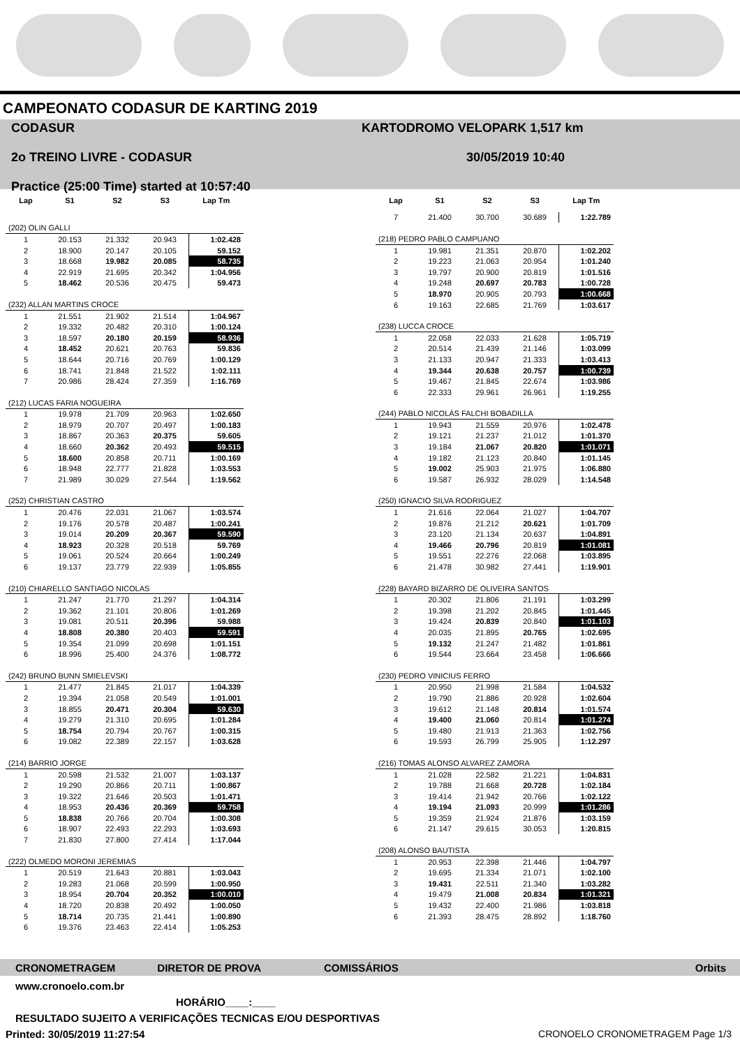CAMPEONATO CODASUR DE KARTING 2019
CODASUR
2o TREINO LIVRE - CODASUR
Practice (25:00 Time) started at 10:57:40
KARTODROMO VELOPARK 1,517 km
30/05/2019 10:40
| Lap | S1 | S2 | S3 | Lap Tm |
| --- | --- | --- | --- | --- |
| (202) OLIN GALLI | | | | |
| 1 | 20.153 | 21.332 | 20.943 | 1:02.428 |
| 2 | 18.900 | 20.147 | 20.105 | 59.152 |
| 3 | 18.668 | 19.982 | 20.085 | 58.735 |
| 4 | 22.919 | 21.695 | 20.342 | 1:04.956 |
| 5 | 18.462 | 20.536 | 20.475 | 59.473 |
| (232) ALLAN MARTINS CROCE | | | | |
| 1 | 21.551 | 21.902 | 21.514 | 1:04.967 |
| 2 | 19.332 | 20.482 | 20.310 | 1:00.124 |
| 3 | 18.597 | 20.180 | 20.159 | 58.936 |
| 4 | 18.452 | 20.621 | 20.763 | 59.836 |
| 5 | 18.644 | 20.716 | 20.769 | 1:00.129 |
| 6 | 18.741 | 21.848 | 21.522 | 1:02.111 |
| 7 | 20.986 | 28.424 | 27.359 | 1:16.769 |
| (212) LUCAS FARIA NOGUEIRA | | | | |
| 1 | 19.978 | 21.709 | 20.963 | 1:02.650 |
| 2 | 18.979 | 20.707 | 20.497 | 1:00.183 |
| 3 | 18.867 | 20.363 | 20.375 | 59.605 |
| 4 | 18.660 | 20.362 | 20.493 | 59.515 |
| 5 | 18.600 | 20.858 | 20.711 | 1:00.169 |
| 6 | 18.948 | 22.777 | 21.828 | 1:03.553 |
| 7 | 21.989 | 30.029 | 27.544 | 1:19.562 |
| (252) CHRISTIAN CASTRO | | | | |
| 1 | 20.476 | 22.031 | 21.067 | 1:03.574 |
| 2 | 19.176 | 20.578 | 20.487 | 1:00.241 |
| 3 | 19.014 | 20.209 | 20.367 | 59.590 |
| 4 | 18.923 | 20.328 | 20.518 | 59.769 |
| 5 | 19.061 | 20.524 | 20.664 | 1:00.249 |
| 6 | 19.137 | 23.779 | 22.939 | 1:05.855 |
| (210) CHIARELLO SANTIAGO NICOLAS | | | | |
| 1 | 21.247 | 21.770 | 21.297 | 1:04.314 |
| 2 | 19.362 | 21.101 | 20.806 | 1:01.269 |
| 3 | 19.081 | 20.511 | 20.396 | 59.988 |
| 4 | 18.808 | 20.380 | 20.403 | 59.591 |
| 5 | 19.354 | 21.099 | 20.698 | 1:01.151 |
| 6 | 18.996 | 25.400 | 24.376 | 1:08.772 |
| (242) BRUNO BUNN SMIELEVSKI | | | | |
| 1 | 21.477 | 21.845 | 21.017 | 1:04.339 |
| 2 | 19.394 | 21.058 | 20.549 | 1:01.001 |
| 3 | 18.855 | 20.471 | 20.304 | 59.630 |
| 4 | 19.279 | 21.310 | 20.695 | 1:01.284 |
| 5 | 18.754 | 20.794 | 20.767 | 1:00.315 |
| 6 | 19.082 | 22.389 | 22.157 | 1:03.628 |
| (214) BARRIO JORGE | | | | |
| 1 | 20.598 | 21.532 | 21.007 | 1:03.137 |
| 2 | 19.290 | 20.866 | 20.711 | 1:00.867 |
| 3 | 19.322 | 21.646 | 20.503 | 1:01.471 |
| 4 | 18.953 | 20.436 | 20.369 | 59.758 |
| 5 | 18.838 | 20.766 | 20.704 | 1:00.308 |
| 6 | 18.907 | 22.493 | 22.293 | 1:03.693 |
| 7 | 21.830 | 27.800 | 27.414 | 1:17.044 |
| (222) OLMEDO MORONI JEREMIAS | | | | |
| 1 | 20.519 | 21.643 | 20.881 | 1:03.043 |
| 2 | 19.283 | 21.068 | 20.599 | 1:00.950 |
| 3 | 18.954 | 20.704 | 20.352 | 1:00.010 |
| 4 | 18.720 | 20.838 | 20.492 | 1:00.050 |
| 5 | 18.714 | 20.735 | 21.441 | 1:00.890 |
| 6 | 19.376 | 23.463 | 22.414 | 1:05.253 |
| Lap | S1 | S2 | S3 | Lap Tm |
| --- | --- | --- | --- | --- |
| 7 | 21.400 | 30.700 | 30.689 | 1:22.789 |
| (218) PEDRO PABLO CAMPUANO | | | | |
| 1 | 19.981 | 21.351 | 20.870 | 1:02.202 |
| 2 | 19.223 | 21.063 | 20.954 | 1:01.240 |
| 3 | 19.797 | 20.900 | 20.819 | 1:01.516 |
| 4 | 19.248 | 20.697 | 20.783 | 1:00.728 |
| 5 | 18.970 | 20.905 | 20.793 | 1:00.668 |
| 6 | 19.163 | 22.685 | 21.769 | 1:03.617 |
| (238) LUCCA CROCE | | | | |
| 1 | 22.058 | 22.033 | 21.628 | 1:05.719 |
| 2 | 20.514 | 21.439 | 21.146 | 1:03.099 |
| 3 | 21.133 | 20.947 | 21.333 | 1:03.413 |
| 4 | 19.344 | 20.638 | 20.757 | 1:00.739 |
| 5 | 19.467 | 21.845 | 22.674 | 1:03.986 |
| 6 | 22.333 | 29.961 | 26.961 | 1:19.255 |
| (244) PABLO NICOLÁS FALCHI BOBADILLA | | | | |
| 1 | 19.943 | 21.559 | 20.976 | 1:02.478 |
| 2 | 19.121 | 21.237 | 21.012 | 1:01.370 |
| 3 | 19.184 | 21.067 | 20.820 | 1:01.071 |
| 4 | 19.182 | 21.123 | 20.840 | 1:01.145 |
| 5 | 19.002 | 25.903 | 21.975 | 1:06.880 |
| 6 | 19.587 | 26.932 | 28.029 | 1:14.548 |
| (250) IGNACIO SILVA RODRIGUEZ | | | | |
| 1 | 21.616 | 22.064 | 21.027 | 1:04.707 |
| 2 | 19.876 | 21.212 | 20.621 | 1:01.709 |
| 3 | 23.120 | 21.134 | 20.637 | 1:04.891 |
| 4 | 19.466 | 20.796 | 20.819 | 1:01.081 |
| 5 | 19.551 | 22.276 | 22.068 | 1:03.895 |
| 6 | 21.478 | 30.982 | 27.441 | 1:19.901 |
| (228) BAYARD BIZARRO DE OLIVEIRA SANTOS | | | | |
| 1 | 20.302 | 21.806 | 21.191 | 1:03.299 |
| 2 | 19.398 | 21.202 | 20.845 | 1:01.445 |
| 3 | 19.424 | 20.839 | 20.840 | 1:01.103 |
| 4 | 20.035 | 21.895 | 20.765 | 1:02.695 |
| 5 | 19.132 | 21.247 | 21.482 | 1:01.861 |
| 6 | 19.544 | 23.664 | 23.458 | 1:06.666 |
| (230) PEDRO VINICIUS FERRO | | | | |
| 1 | 20.950 | 21.998 | 21.584 | 1:04.532 |
| 2 | 19.790 | 21.886 | 20.928 | 1:02.604 |
| 3 | 19.612 | 21.148 | 20.814 | 1:01.574 |
| 4 | 19.400 | 21.060 | 20.814 | 1:01.274 |
| 5 | 19.480 | 21.913 | 21.363 | 1:02.756 |
| 6 | 19.593 | 26.799 | 25.905 | 1:12.297 |
| (216) TOMAS ALONSO ALVAREZ ZAMORA | | | | |
| 1 | 21.028 | 22.582 | 21.221 | 1:04.831 |
| 2 | 19.788 | 21.668 | 20.728 | 1:02.184 |
| 3 | 19.414 | 21.942 | 20.766 | 1:02.122 |
| 4 | 19.194 | 21.093 | 20.999 | 1:01.286 |
| 5 | 19.359 | 21.924 | 21.876 | 1:03.159 |
| 6 | 21.147 | 29.615 | 30.053 | 1:20.815 |
| (208) ALONSO BAUTISTA | | | | |
| 1 | 20.953 | 22.398 | 21.446 | 1:04.797 |
| 2 | 19.695 | 21.334 | 21.071 | 1:02.100 |
| 3 | 19.431 | 22.511 | 21.340 | 1:03.282 |
| 4 | 19.479 | 21.008 | 20.834 | 1:01.321 |
| 5 | 19.432 | 22.400 | 21.986 | 1:03.818 |
| 6 | 21.393 | 28.475 | 28.892 | 1:18.760 |
CRONOMETRAGEM DIRETOR DE PROVA COMISSÁRIOS Orbits
www.cronoelo.com.br
HORÁRIO____:____
RESULTADO SUJEITO A VERIFICAÇÕES TECNICAS E/OU DESPORTIVAS
Printed: 30/05/2019 11:27:54 CRONOELO CRONOMETRAGEM Page 1/3